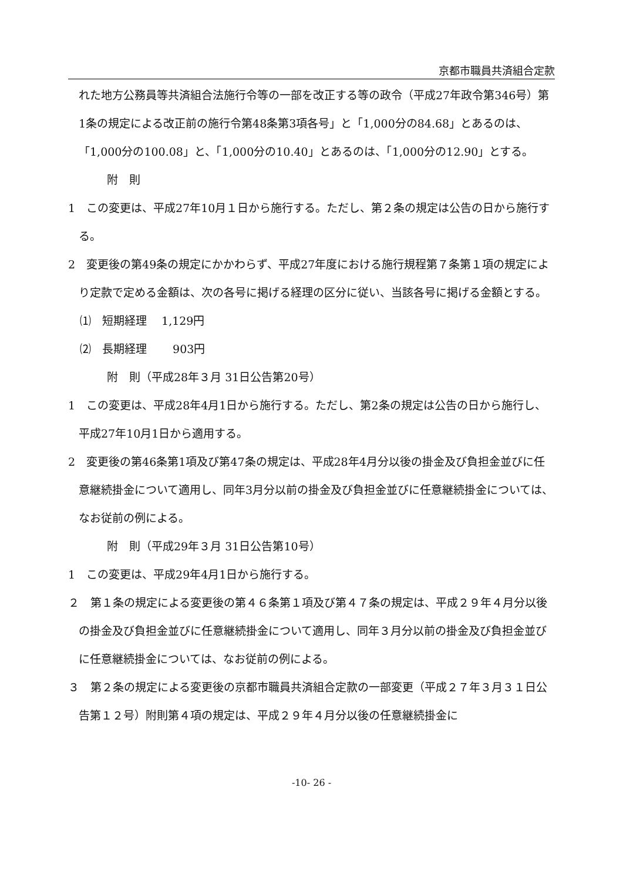京都市職員共済組合定款
れた地方公務員等共済組合法施行令等の一部を改正する等の政令（平成27年政令第346号）第1条の規定による改正前の施行令第48条第3項各号」と「1,000分の84.68」とあるのは、「1,000分の100.08」と、「1,000分の10.40」とあるのは、「1,000分の12.90」とする。
附　則
1　この変更は、平成27年10月１日から施行する。ただし、第２条の規定は公告の日から施行する。
2　変更後の第49条の規定にかかわらず、平成27年度における施行規程第７条第１項の規定により定款で定める金額は、次の各号に掲げる経理の区分に従い、当該各号に掲げる金額とする。
⑴　短期経理　 1,129円
⑵　長期経理　　 903円
附　則（平成28年３月 31日公告第20号）
1　この変更は、平成28年4月1日から施行する。ただし、第2条の規定は公告の日から施行し、平成27年10月1日から適用する。
2　変更後の第46条第1項及び第47条の規定は、平成28年4月分以後の掛金及び負担金並びに任意継続掛金について適用し、同年3月分以前の掛金及び負担金並びに任意継続掛金については、なお従前の例による。
附　則（平成29年３月 31日公告第10号）
1　この変更は、平成29年4月1日から施行する。
２　第１条の規定による変更後の第４６条第１項及び第４７条の規定は、平成２９年４月分以後の掛金及び負担金並びに任意継続掛金について適用し、同年３月分以前の掛金及び負担金並びに任意継続掛金については、なお従前の例による。
３　第２条の規定による変更後の京都市職員共済組合定款の一部変更（平成２７年３月３１日公告第１２号）附則第４項の規定は、平成２９年４月分以後の任意継続掛金に
-10- 26 -